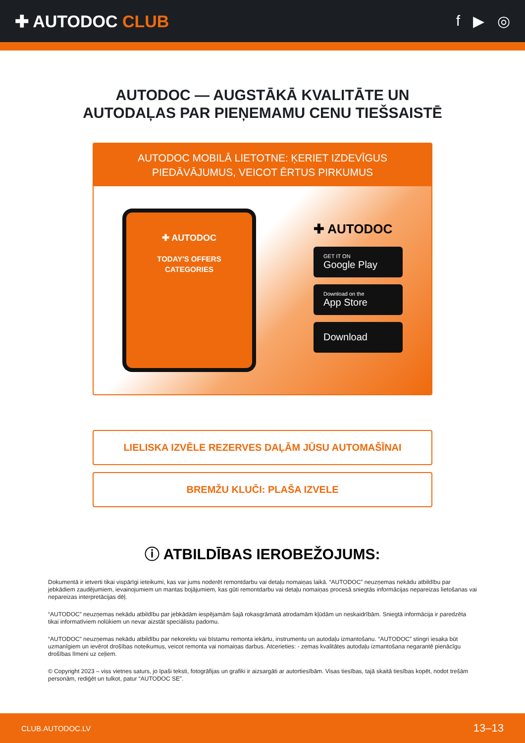✚ AUTODOC CLUB f ▶ ◎
AUTODOC — AUGSTĀKĀ KVALITĀTE UN
AUTODAĻAS PAR PIEŅEMAMU CENU TIEŠSAISTĒ
AUTODOC MOBILĀ LIETOTNE: ĶERIET IZDEVĪGUS PIEDĀVĀJUMUS, VEICOT ĒRTUS PIRKUMUS
✚ AUTODOC
TODAY'S OFFERS
CATEGORIES
✚ AUTODOC
GET IT ON
Google Play
Download on the
App Store
Download
LIELISKA IZVĒLE REZERVES DAĻĀM JŪSU AUTOMAŠĪNAI
BREMŽU KLUČI: PLAŠA IZVELE
ⓘ ATBILDĪBAS IEROBEŽOJUMS:
Dokumentā ir ietverti tikai vispārīgi ieteikumi, kas var jums noderēt remontdarbu vai detaļu nomaiņas laikā. “AUTODOC” neuzņemas nekādu atbildību par jebkādiem zaudējumiem, ievainojumiem un mantas bojājumiem, kas gūti remontdarbu vai detaļu nomaiņas procesā sniegtās informācijas nepareizas lietošanas vai nepareizas interpretācijas dēļ.
“AUTODOC” neuzņemas nekādu atbildību par jebkādām iespējamām šajā rokasgrāmatā atrodamām kļūdām un neskaidrībām. Sniegtā informācija ir paredzēta tikai informatīviem nolūkiem un nevar aizstāt speciālistu padomu.
“AUTODOC” neuzņemas nekādu atbildību par nekorektu vai bīstamu remonta iekārtu, instrumentu un autodaļu izmantošanu. “AUTODOC” stingri iesaka būt uzmanīgiem un ievērot drošības noteikumus, veicot remonta vai nomaiņas darbus. Atcerieties: - zemas kvalitātes autodaļu izmantošana negarantē pienācīgu drošības līmeni uz ceļiem.
© Copyright 2023 – viss vietnes saturs, jo īpaši teksti, fotogrāfijas un grafiki ir aizsargāti ar autortiesībām. Visas tiesības, tajā skaitā tiesības kopēt, nodot trešām personām, rediģēt un tulkot, patur “AUTODOC SE”.
CLUB.AUTODOC.LV 13–13